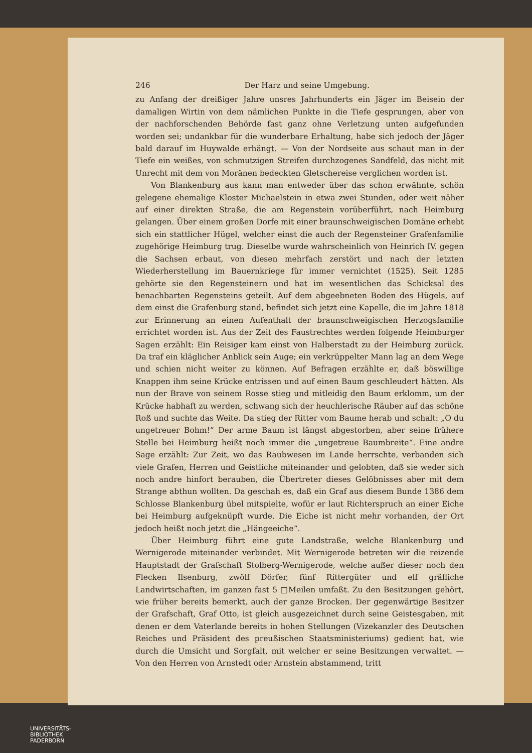246 Der Harz und seine Umgebung.
zu Anfang der dreißiger Jahre unsres Jahrhunderts ein Jäger im Beisein der damaligen Wirtin von dem nämlichen Punkte in die Tiefe gesprungen, aber von der nachforschenden Behörde fast ganz ohne Verletzung unten aufgefunden worden sei; undankbar für die wunderbare Erhaltung, habe sich jedoch der Jäger bald darauf im Huywalde erhängt. — Von der Nordseite aus schaut man in der Tiefe ein weißes, von schmutzigen Streifen durchzogenes Sandfeld, das nicht mit Unrecht mit dem von Moränen bedeckten Gletschereise verglichen worden ist.
Von Blankenburg aus kann man entweder über das schon erwähnte, schön gelegene ehemalige Kloster Michaelstein in etwa zwei Stunden, oder weit näher auf einer direkten Straße, die am Regenstein vorüberführt, nach Heimburg gelangen. Über einem großen Dorfe mit einer braunschweigischen Domäne erhebt sich ein stattlicher Hügel, welcher einst die auch der Regensteiner Grafenfamilie zugehörige Heimburg trug. Dieselbe wurde wahrscheinlich von Heinrich IV. gegen die Sachsen erbaut, von diesen mehrfach zerstört und nach der letzten Wiederherstellung im Bauernkriege für immer vernichtet (1525). Seit 1285 gehörte sie den Regensteinern und hat im wesentlichen das Schicksal des benachbarten Regensteins geteilt. Auf dem abgeebneten Boden des Hügels, auf dem einst die Grafenburg stand, befindet sich jetzt eine Kapelle, die im Jahre 1818 zur Erinnerung an einen Aufenthalt der braunschweigischen Herzogsfamilie errichtet worden ist. Aus der Zeit des Faustrechtes werden folgende Heimburger Sagen erzählt: Ein Reisiger kam einst von Halberstadt zu der Heimburg zurück. Da traf ein kläglicher Anblick sein Auge; ein verkrüppelter Mann lag an dem Wege und schien nicht weiter zu können. Auf Befragen erzählte er, daß böswillige Knappen ihm seine Krücke entrissen und auf einen Baum geschleudert hätten. Als nun der Brave von seinem Rosse stieg und mitleidig den Baum erklomm, um der Krücke habhaft zu werden, schwang sich der heuchlerische Räuber auf das schöne Roß und suchte das Weite. Da stieg der Ritter vom Baume herab und schalt: „O du ungetreuer Bohm!“ Der arme Baum ist längst abgestorben, aber seine frühere Stelle bei Heimburg heißt noch immer die „ungetreue Baumbreite“. Eine andre Sage erzählt: Zur Zeit, wo das Raubwesen im Lande herrschte, verbanden sich viele Grafen, Herren und Geistliche miteinander und gelobten, daß sie weder sich noch andre hinfort berauben, die Übertreter dieses Gelöbnisses aber mit dem Strange abthun wollten. Da geschah es, daß ein Graf aus diesem Bunde 1386 dem Schlosse Blankenburg übel mitspielte, wofür er laut Richterspruch an einer Eiche bei Heimburg aufgeknüpft wurde. Die Eiche ist nicht mehr vorhanden, der Ort jedoch heißt noch jetzt die „Hängeeiche“.
Über Heimburg führt eine gute Landstraße, welche Blankenburg und Wernigerode miteinander verbindet. Mit Wernigerode betreten wir die reizende Hauptstadt der Grafschaft Stolberg-Wernigerode, welche außer dieser noch den Flecken Ilsenburg, zwölf Dörfer, fünf Rittergüter und elf gräfliche Landwirtschaften, im ganzen fast 5 □Meilen umfaßt. Zu den Besitzungen gehört, wie früher bereits bemerkt, auch der ganze Brocken. Der gegenwärtige Besitzer der Grafschaft, Graf Otto, ist gleich ausgezeichnet durch seine Geistesgaben, mit denen er dem Vaterlande bereits in hohen Stellungen (Vizekanzler des Deutschen Reiches und Präsident des preußischen Staatsministeriums) gedient hat, wie durch die Umsicht und Sorgfalt, mit welcher er seine Besitzungen verwaltet. — Von den Herren von Arnstedt oder Arnstein abstammend, tritt
UNIVERSITÄTS-
BIBLIOTHEK
PADERBORN